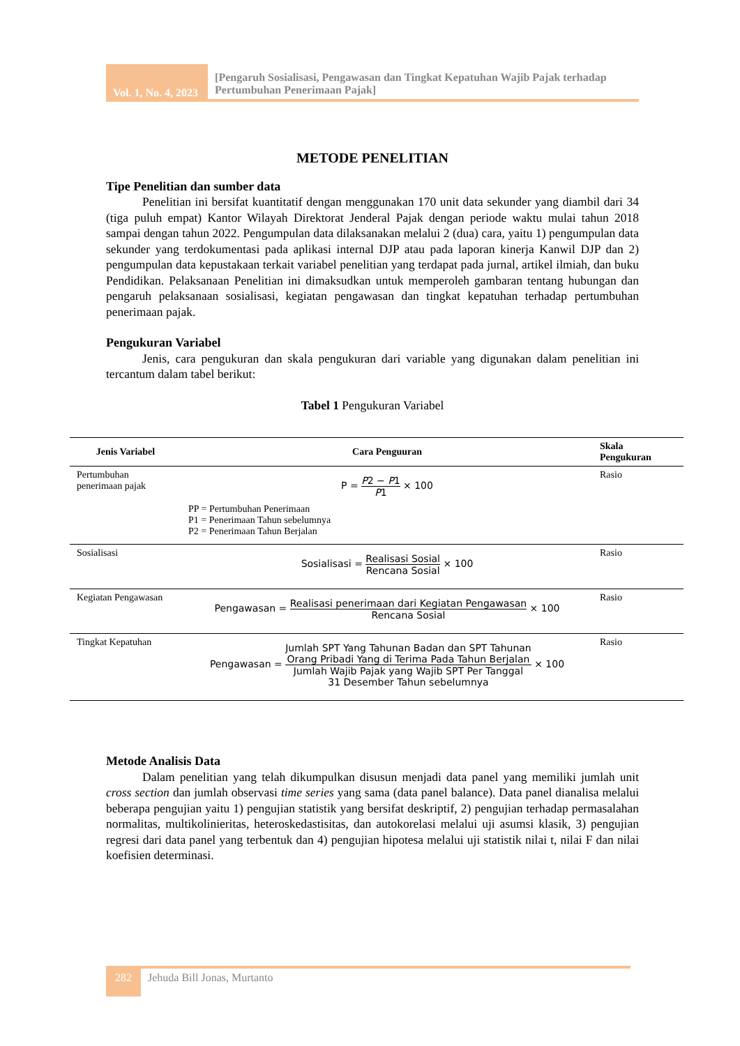Vol. 1, No. 4, 2023
[Pengaruh Sosialisasi, Pengawasan dan Tingkat Kepatuhan Wajib Pajak terhadap Pertumbuhan Penerimaan Pajak]
METODE PENELITIAN
Tipe Penelitian dan sumber data
Penelitian ini bersifat kuantitatif dengan menggunakan 170 unit data sekunder yang diambil dari 34 (tiga puluh empat) Kantor Wilayah Direktorat Jenderal Pajak dengan periode waktu mulai tahun 2018 sampai dengan tahun 2022. Pengumpulan data dilaksanakan melalui 2 (dua) cara, yaitu 1) pengumpulan data sekunder yang terdokumentasi pada aplikasi internal DJP atau pada laporan kinerja Kanwil DJP dan 2) pengumpulan data kepustakaan terkait variabel penelitian yang terdapat pada jurnal, artikel ilmiah, dan buku Pendidikan. Pelaksanaan Penelitian ini dimaksudkan untuk memperoleh gambaran tentang hubungan dan pengaruh pelaksanaan sosialisasi, kegiatan pengawasan dan tingkat kepatuhan terhadap pertumbuhan penerimaan pajak.
Pengukuran Variabel
Jenis, cara pengukuran dan skala pengukuran dari variable yang digunakan dalam penelitian ini tercantum dalam tabel berikut:
Tabel 1 Pengukuran Variabel
| Jenis Variabel | Cara Penguuran | Skala Pengukuran |
| --- | --- | --- |
| Pertumbuhan penerimaan pajak | P = P 2 − P 1 P 1 × 100 PP = Pertumbuhan Penerimaan P1 = Penerimaan Tahun sebelumnya P2 = Penerimaan Tahun Berjalan | Rasio |
| Sosialisasi | Sosialisasi = Realisasi Sosial Rencana Sosial × 100 | Rasio |
| Kegiatan Pengawasan | Pengawasan = Realisasi penerimaan dari Kegiatan Pengawasan Rencana Sosial × 100 | Rasio |
| Tingkat Kepatuhan | Pengawasan = Jumlah SPT Yang Tahunan Badan dan SPT Tahunan Orang Pribadi Yang di Terima Pada Tahun Berjalan Jumlah Wajib Pajak yang Wajib SPT Per Tanggal 31 Desember Tahun sebelumnya × 100 | Rasio |
Metode Analisis Data
Dalam penelitian yang telah dikumpulkan disusun menjadi data panel yang memiliki jumlah unit cross section dan jumlah observasi time series yang sama (data panel balance). Data panel dianalisa melalui beberapa pengujian yaitu 1) pengujian statistik yang bersifat deskriptif, 2) pengujian terhadap permasalahan normalitas, multikolinieritas, heteroskedastisitas, dan autokorelasi melalui uji asumsi klasik, 3) pengujian regresi dari data panel yang terbentuk dan 4) pengujian hipotesa melalui uji statistik nilai t, nilai F dan nilai koefisien determinasi.
282
Jehuda Bill Jonas, Murtanto